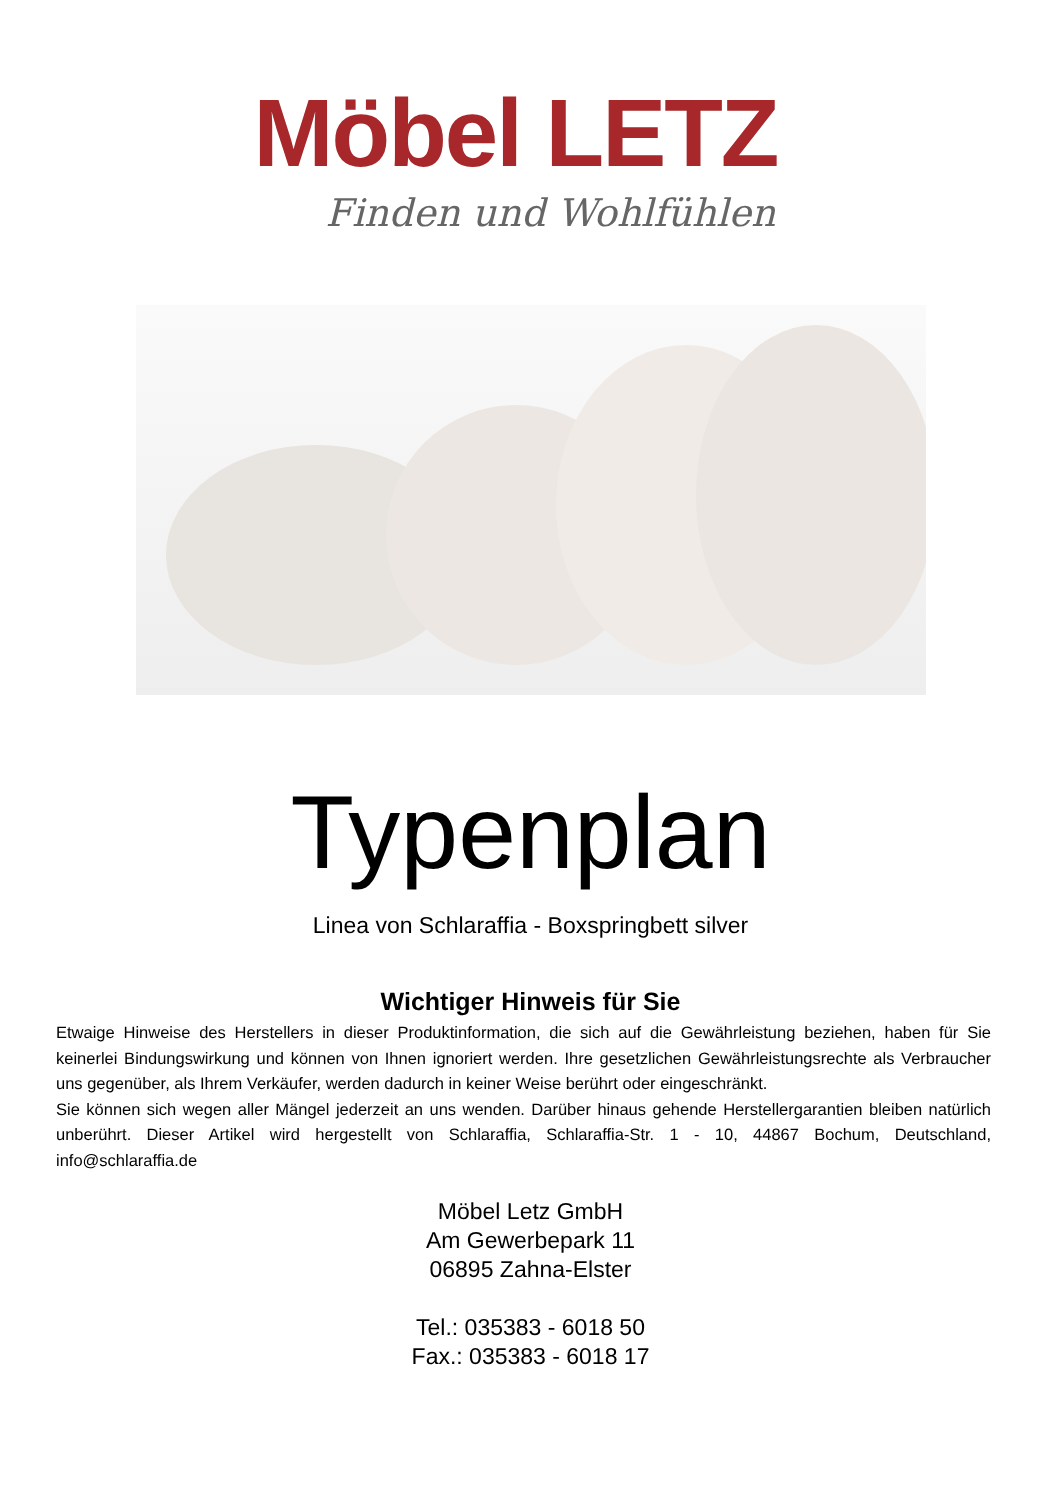Möbel LETZ
Finden und Wohlfühlen
Typenplan
Linea von Schlaraffia - Boxspringbett silver
Wichtiger Hinweis für Sie
Etwaige Hinweise des Herstellers in dieser Produktinformation, die sich auf die Gewährleistung beziehen, haben für Sie keinerlei Bindungswirkung und können von Ihnen ignoriert werden. Ihre gesetzlichen Gewährleistungsrechte als Verbraucher uns gegenüber, als Ihrem Verkäufer, werden dadurch in keiner Weise berührt oder eingeschränkt.
Sie können sich wegen aller Mängel jederzeit an uns wenden. Darüber hinaus gehende Herstellergarantien bleiben natürlich unberührt. Dieser Artikel wird hergestellt von Schlaraffia, Schlaraffia-Str. 1 - 10, 44867 Bochum, Deutschland, info@schlaraffia.de
Möbel Letz GmbH
Am Gewerbepark 11
06895 Zahna-Elster
Tel.: 035383 - 6018 50
Fax.: 035383 - 6018 17